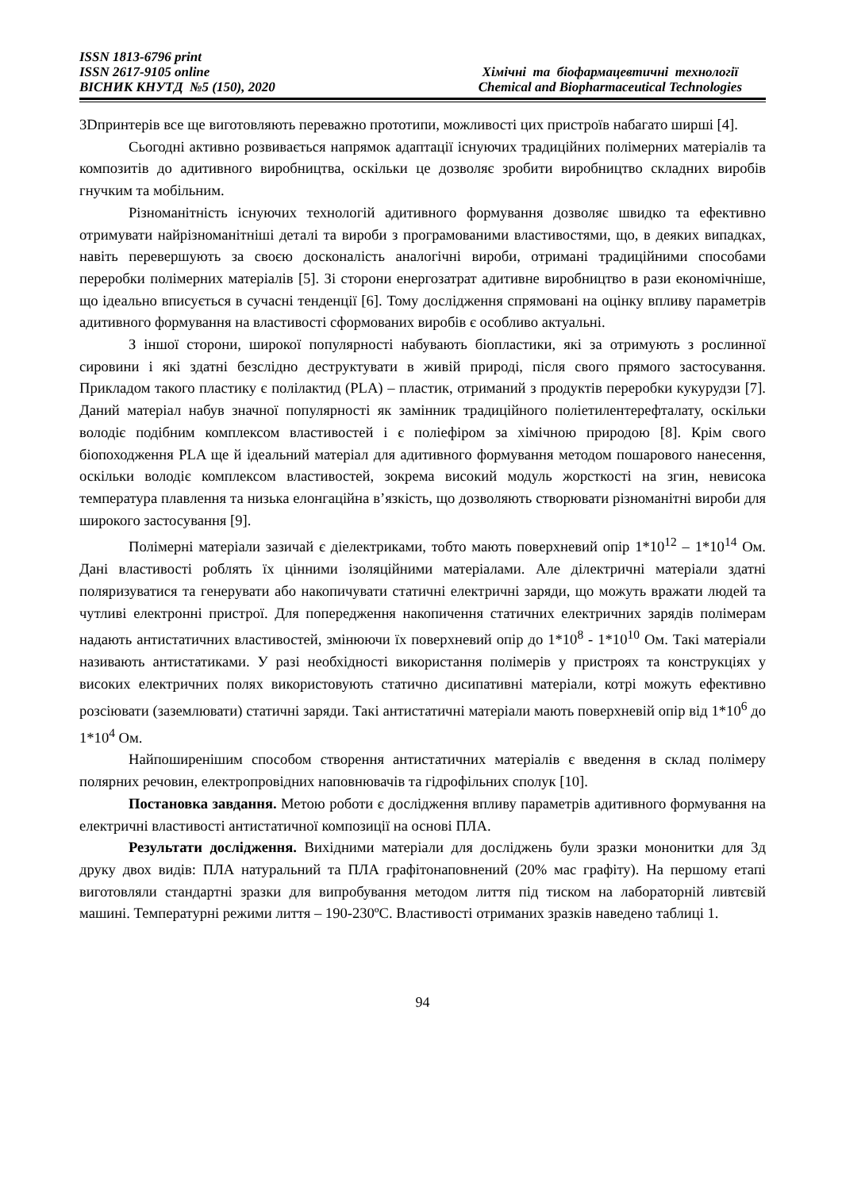ISSN 1813-6796 print
ISSN 2617-9105 online
ВІСНИК КНУТД №5 (150), 2020
Хімічні та біофармацевтичні технології
Chemical and Biopharmaceutical Technologies
3Dпринтерів все ще виготовляють переважно прототипи, можливості цих пристроїв набагато ширші [4].
Сьогодні активно розвивається напрямок адаптації існуючих традиційних полімерних матеріалів та композитів до адитивного виробництва, оскільки це дозволяє зробити виробництво складних виробів гнучким та мобільним.
Різноманітність існуючих технологій адитивного формування дозволяє швидко та ефективно отримувати найрізноманітніші деталі та вироби з програмованими властивостями, що, в деяких випадках, навіть перевершують за своєю досконалість аналогічні вироби, отримані традиційними способами переробки полімерних матеріалів [5]. Зі сторони енергозатрат адитивне виробництво в рази економічніше, що ідеально вписується в сучасні тенденції [6]. Тому дослідження спрямовані на оцінку впливу параметрів адитивного формування на властивості сформованих виробів є особливо актуальні.
З іншої сторони, широкої популярності набувають біопластики, які за отримують з рослинної сировини і які здатні безслідно деструктувати в живій природі, після свого прямого застосування. Прикладом такого пластику є полілактид (PLA) – пластик, отриманий з продуктів переробки кукурудзи [7]. Даний матеріал набув значної популярності як замінник традиційного поліетилентерефталату, оскільки володіє подібним комплексом властивостей і є поліефіром за хімічною природою [8]. Крім свого біопоходження PLA ще й ідеальний матеріал для адитивного формування методом пошарового нанесення, оскільки володіє комплексом властивостей, зокрема високий модуль жорсткості на згин, невисока температура плавлення та низька елонгаційна в’язкість, що дозволяють створювати різноманітні вироби для широкого застосування [9].
Полімерні матеріали зазичай є діелектриками, тобто мають поверхневий опір 1*10<sup>12</sup> – 1*10<sup>14</sup> Ом. Дані властивості роблять їх цінними ізоляційними матеріалами. Але ділектричні матеріали здатні поляризуватися та генерувати або накопичувати статичні електричні заряди, що можуть вражати людей та чутливі електронні пристрої. Для попередження накопичення статичних електричних зарядів полімерам надають антистатичних властивостей, змінюючи їх поверхневий опір до 1*10<sup>8</sup> - 1*10<sup>10</sup> Ом. Такі матеріали називають антистатиками. У разі необхідності використання полімерів у пристроях та конструкціях у високих електричних полях використовують статично дисипативні матеріали, котрі можуть ефективно розсіювати (заземлювати) статичні заряди. Такі антистатичні матеріали мають поверхневій опір від 1*10<sup>6</sup> до 1*10<sup>4</sup> Ом.
Найпоширенішим способом створення антистатичних матеріалів є введення в склад полімеру полярних речовин, електропровідних наповнювачів та гідрофільних сполук [10].
Постановка завдання. Метою роботи є дослідження впливу параметрів адитивного формування на електричні властивості антистатичної композиції на основі ПЛА.
Результати дослідження. Вихідними матеріали для досліджень були зразки мононитки для 3д друку двох видів: ПЛА натуральний та ПЛА графітонаповнений (20% мас графіту). На першому етапі виготовляли стандартні зразки для випробування методом лиття під тиском на лабораторній ливтєвій машині. Температурні режими лиття – 190-230ºС. Властивості отриманих зразків наведено таблиці 1.
94